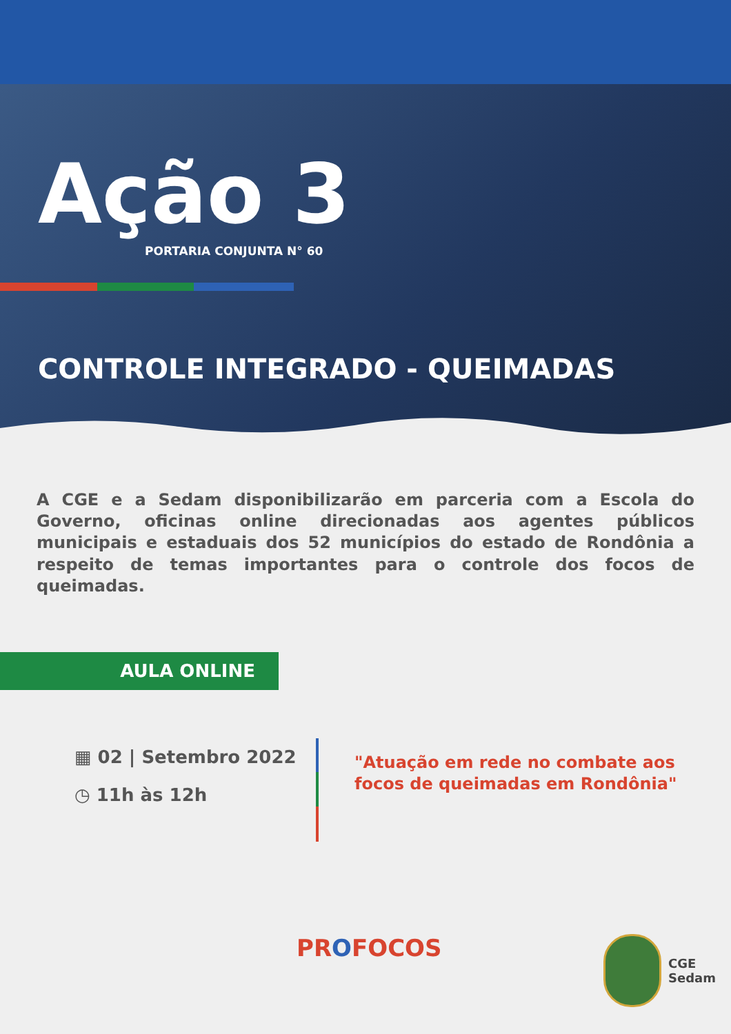Ação 3 PORTARIA CONJUNTA N° 60
CONTROLE INTEGRADO - QUEIMADAS
A CGE e a Sedam disponibilizarão em parceria com a Escola do Governo, oficinas online direcionadas aos agentes públicos municipais e estaduais dos 52 municípios do estado de Rondônia a respeito de temas importantes para o controle dos focos de queimadas.
AULA ONLINE
▦ 02 | Setembro 2022
◷ 11h às 12h
"Atuação em rede no combate aos
focos de queimadas em Rondônia"
PROFOCOS
CGE
Sedam